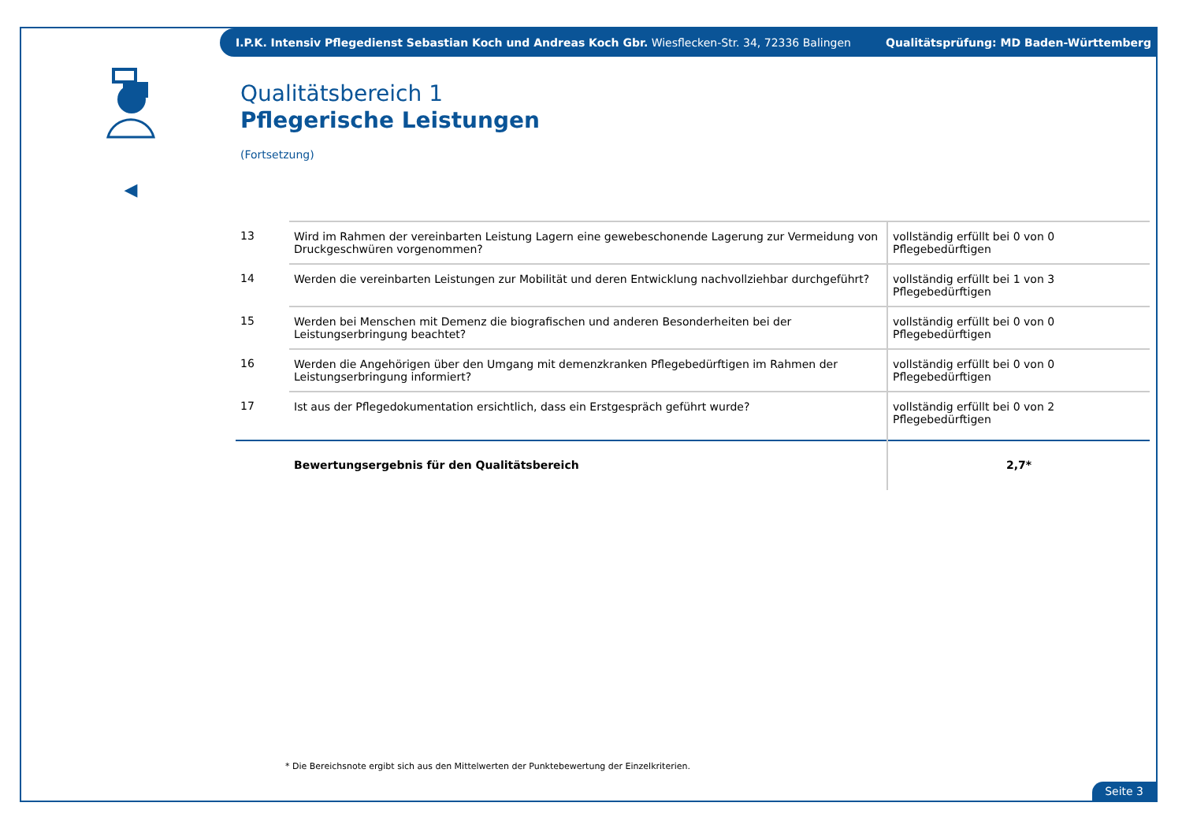I.P.K. Intensiv Pflegedienst Sebastian Koch und Andreas Koch Gbr. Wiesflecken-Str. 34, 72336 Balingen Qualitätsprüfung: MD Baden-Württemberg
◀
Qualitätsbereich 1
Pflegerische Leistungen
(Fortsetzung)
| 13 | Wird im Rahmen der vereinbarten Leistung Lagern eine gewebeschonende Lagerung zur Vermeidung von Druckgeschwüren vorgenommen? | vollständig erfüllt bei 0 von 0 Pflegebedürftigen |
| 14 | Werden die vereinbarten Leistungen zur Mobilität und deren Entwicklung nachvollziehbar durchgeführt? | vollständig erfüllt bei 1 von 3 Pflegebedürftigen |
| 15 | Werden bei Menschen mit Demenz die biografischen und anderen Besonderheiten bei der Leistungserbringung beachtet? | vollständig erfüllt bei 0 von 0 Pflegebedürftigen |
| 16 | Werden die Angehörigen über den Umgang mit demenzkranken Pflegebedürftigen im Rahmen der Leistungserbringung informiert? | vollständig erfüllt bei 0 von 0 Pflegebedürftigen |
| 17 | Ist aus der Pflegedokumentation ersichtlich, dass ein Erstgespräch geführt wurde? | vollständig erfüllt bei 0 von 2 Pflegebedürftigen |
| | Bewertungsergebnis für den Qualitätsbereich | 2,7* |
* Die Bereichsnote ergibt sich aus den Mittelwerten der Punktebewertung der Einzelkriterien.
Seite 3